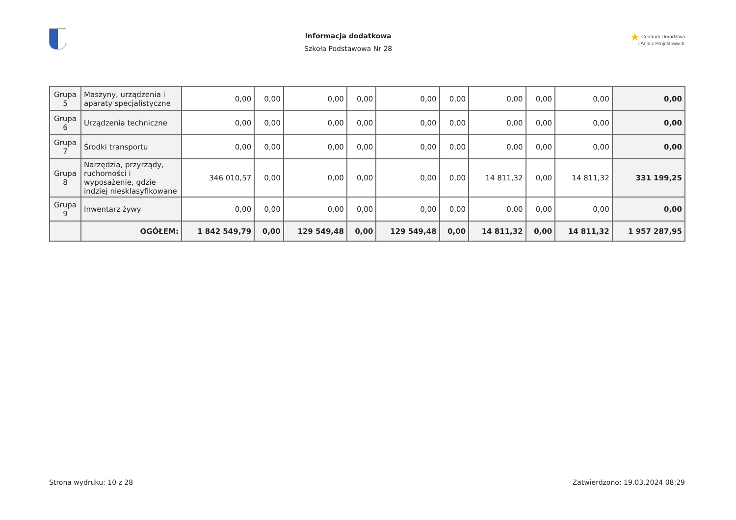Informacja dodatkowa
Szkoła Podstawowa Nr 28
★ Centrum Doradztwa
i Analiz Projektowych
| Grupa 5 | Maszyny, urządzenia i aparaty specjalistyczne | 0,00 | 0,00 | 0,00 | 0,00 | 0,00 | 0,00 | 0,00 | 0,00 | 0,00 | 0,00 |
| Grupa 6 | Urządzenia techniczne | 0,00 | 0,00 | 0,00 | 0,00 | 0,00 | 0,00 | 0,00 | 0,00 | 0,00 | 0,00 |
| Grupa 7 | Środki transportu | 0,00 | 0,00 | 0,00 | 0,00 | 0,00 | 0,00 | 0,00 | 0,00 | 0,00 | 0,00 |
| Grupa 8 | Narzędzia, przyrządy, ruchomości i wyposażenie, gdzie indziej niesklasyfikowane | 346 010,57 | 0,00 | 0,00 | 0,00 | 0,00 | 0,00 | 14 811,32 | 0,00 | 14 811,32 | 331 199,25 |
| Grupa 9 | Inwentarz żywy | 0,00 | 0,00 | 0,00 | 0,00 | 0,00 | 0,00 | 0,00 | 0,00 | 0,00 | 0,00 |
| | OGÓŁEM: | 1 842 549,79 | 0,00 | 129 549,48 | 0,00 | 129 549,48 | 0,00 | 14 811,32 | 0,00 | 14 811,32 | 1 957 287,95 |
Strona wydruku: 10 z 28 Zatwierdzono: 19.03.2024 08:29